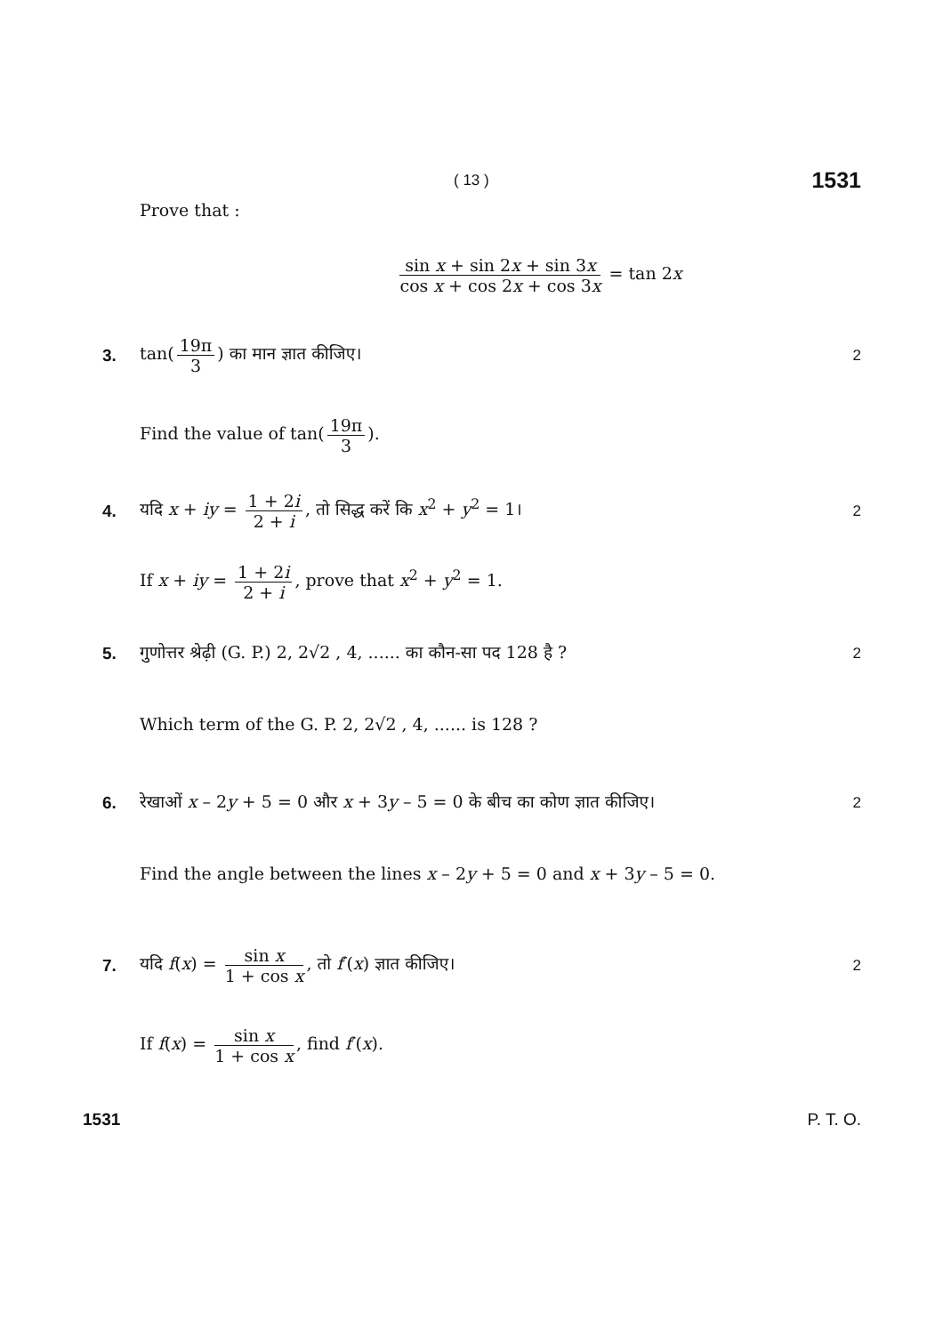( 13 ) 1531
Prove that :
sin x + sin 2x + sin 3x cos x + cos 2x + cos 3x = tan 2x
3. tan(19π 3) का मान ज्ञात कीजिए। 2
Find the value of tan(19π 3).
4. यदि x + iy = 1 + 2i 2 + i, तो सिद्ध करें कि x<sup>2</sup> + y<sup>2</sup> = 1। 2
If x + iy = 1 + 2i 2 + i, prove that x<sup>2</sup> + y<sup>2</sup> = 1.
5. गुणोत्तर श्रेढ़ी (G. P.) 2, 2√2 , 4, ...... का कौन-सा पद 128 है ? 2
Which term of the G. P. 2, 2√2 , 4, ...... is 128 ?
6. रेखाओं x – 2y + 5 = 0 और x + 3y – 5 = 0 के बीच का कोण ज्ञात कीजिए। 2
Find the angle between the lines x – 2y + 5 = 0 and x + 3y – 5 = 0.
7. यदि f(x) = sin x 1 + cos x, तो f′(x) ज्ञात कीजिए। 2
If f(x) = sin x 1 + cos x, find f′(x).
1531 P. T. O.